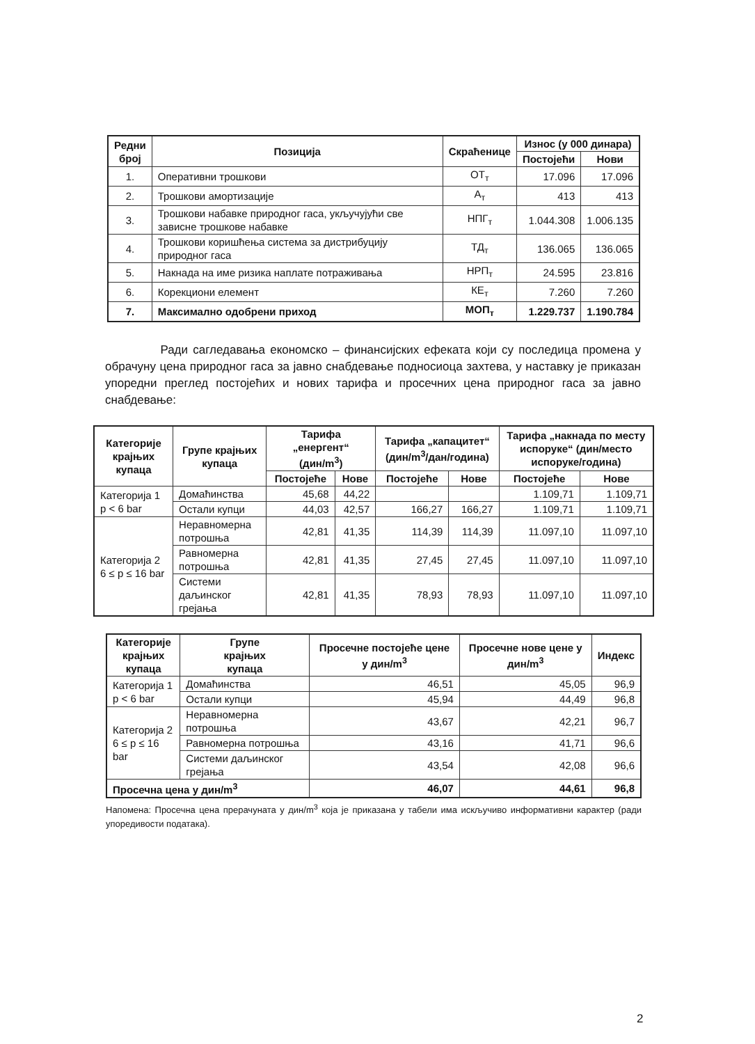| Редни број | Позиција | Скраћенице | Износ (у 000 динара) | |
| --- | --- | --- | --- | --- |
| | | | Постојећи | Нови |
| 1. | Оперативни трошкови | ОТ<sub>т</sub> | 17.096 | 17.096 |
| 2. | Трошкови амортизације | А<sub>т</sub> | 413 | 413 |
| 3. | Трошкови набавке природног гаса, укључујући све зависне трошкове набавке | НПГ<sub>т</sub> | 1.044.308 | 1.006.135 |
| 4. | Трошкови коришћења система за дистрибуцију природног гаса | ТД<sub>т</sub> | 136.065 | 136.065 |
| 5. | Накнада на име ризика наплате потраживања | НРП<sub>т</sub> | 24.595 | 23.816 |
| 6. | Корекциони елемент | КЕ<sub>т</sub> | 7.260 | 7.260 |
| 7. | Максимално одобрени приход | МОП<sub>т</sub> | 1.229.737 | 1.190.784 |
Ради сагледавања економско – финансијских ефеката који су последица промена у обрачуну цена природног гаса за јавно снабдевање подносиоца захтева, у наставку је приказан упоредни преглед постојећих и нових тарифа и просечних цена природног гаса за јавно снабдевање:
| Категорије крајњих купаца | Групе крајњих купаца | Тарифа „енергент“ (дин/m<sup>3</sup>) | | Тарифа „капацитет“ (дин/m<sup>3</sup>/дан/година) | | Тарифа „накнада по месту испоруке“ (дин/место испоруке/година) | |
| --- | --- | --- | --- | --- | --- | --- | --- |
| | | Постојеће | Нове | Постојеће | Нове | Постојеће | Нове |
| Категорија 1 p < 6 bar | Домаћинства | 45,68 | 44,22 | | | 1.109,71 | 1.109,71 |
| | Остали купци | 44,03 | 42,57 | 166,27 | 166,27 | 1.109,71 | 1.109,71 |
| Категорија 2 6 ≤ p ≤ 16 bar | Неравномерна потрошња | 42,81 | 41,35 | 114,39 | 114,39 | 11.097,10 | 11.097,10 |
| | Равномерна потрошња | 42,81 | 41,35 | 27,45 | 27,45 | 11.097,10 | 11.097,10 |
| | Системи даљинског грејања | 42,81 | 41,35 | 78,93 | 78,93 | 11.097,10 | 11.097,10 |
| Категорије крајњих купаца | Групе крајњих купаца | Просечне постојеће цене у дин/m<sup>3</sup> | Просечне нове цене у дин/m<sup>3</sup> | Индекс |
| --- | --- | --- | --- | --- |
| Категорија 1 p < 6 bar | Домаћинства | 46,51 | 45,05 | 96,9 |
| | Остали купци | 45,94 | 44,49 | 96,8 |
| Категорија 2 6 ≤ p ≤ 16 bar | Неравномерна потрошња | 43,67 | 42,21 | 96,7 |
| | Равномерна потрошња | 43,16 | 41,71 | 96,6 |
| | Системи даљинског грејања | 43,54 | 42,08 | 96,6 |
| Просечна цена у дин/m<sup>3</sup> | | 46,07 | 44,61 | 96,8 |
Напомена: Просечна цена прерачуната у дин/m<sup>3</sup> која је приказана у табели има искључиво информативни карактер (ради упоредивости података).
2